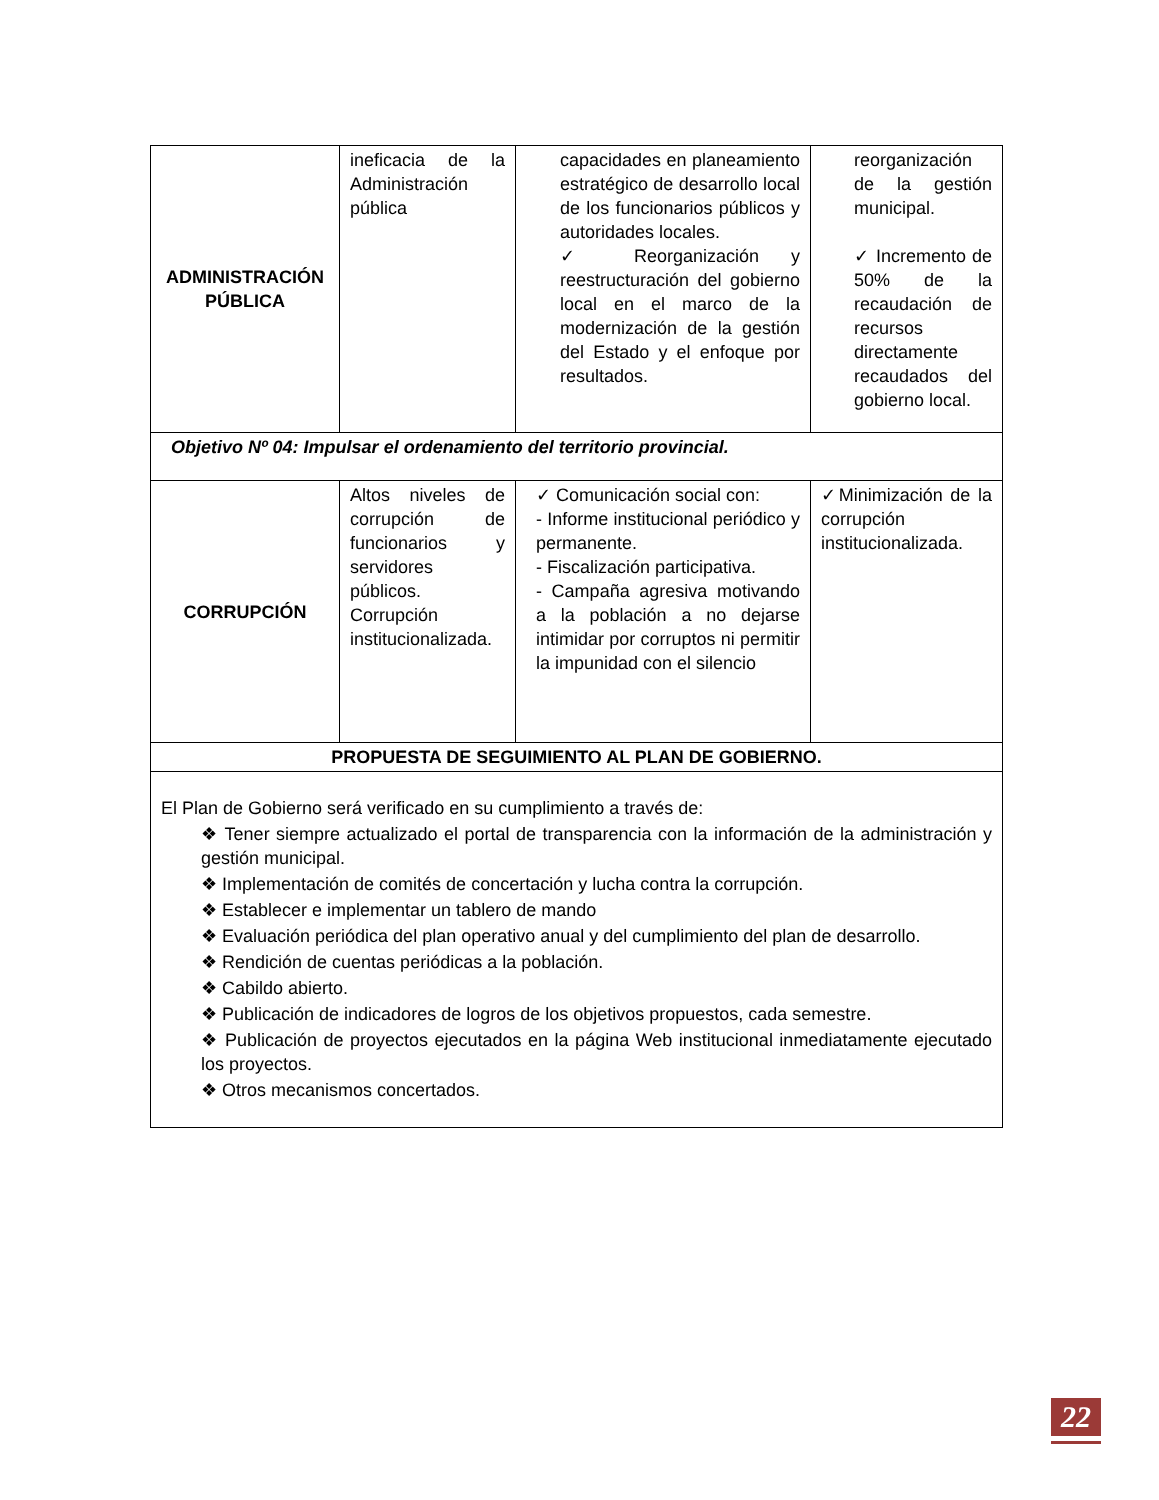| ADMINISTRACIÓN PÚBLICA | ineficacia de la Administración pública | capacidades en planeamiento estratégico de desarrollo local de los funcionarios públicos y autoridades locales. ✓ Reorganización y reestructuración del gobierno local en el marco de la modernización de la gestión del Estado y el enfoque por resultados. | reorganización de la gestión municipal. ✓ Incremento de 50% de la recaudación de recursos directamente recaudados del gobierno local. |
| Objetivo Nº 04: Impulsar el ordenamiento del territorio provincial. | | | |
| CORRUPCIÓN | Altos niveles de corrupción de funcionarios y servidores públicos. Corrupción institucionalizada. | ✓ Comunicación social con: - Informe institucional periódico y permanente. - Fiscalización participativa. - Campaña agresiva motivando a la población a no dejarse intimidar por corruptos ni permitir la impunidad con el silencio | ✓Minimización de la corrupción institucionalizada. |
| PROPUESTA DE SEGUIMIENTO AL PLAN DE GOBIERNO. | | | |
| El Plan de Gobierno será verificado en su cumplimiento a través de: ❖ Tener siempre actualizado el portal de transparencia con la información de la administración y gestión municipal. ❖ Implementación de comités de concertación y lucha contra la corrupción. ❖ Establecer e implementar un tablero de mando ❖ Evaluación periódica del plan operativo anual y del cumplimiento del plan de desarrollo. ❖ Rendición de cuentas periódicas a la población. ❖ Cabildo abierto. ❖ Publicación de indicadores de logros de los objetivos propuestos, cada semestre. ❖ Publicación de proyectos ejecutados en la página Web institucional inmediatamente ejecutado los proyectos. ❖ Otros mecanismos concertados. | | | |
22